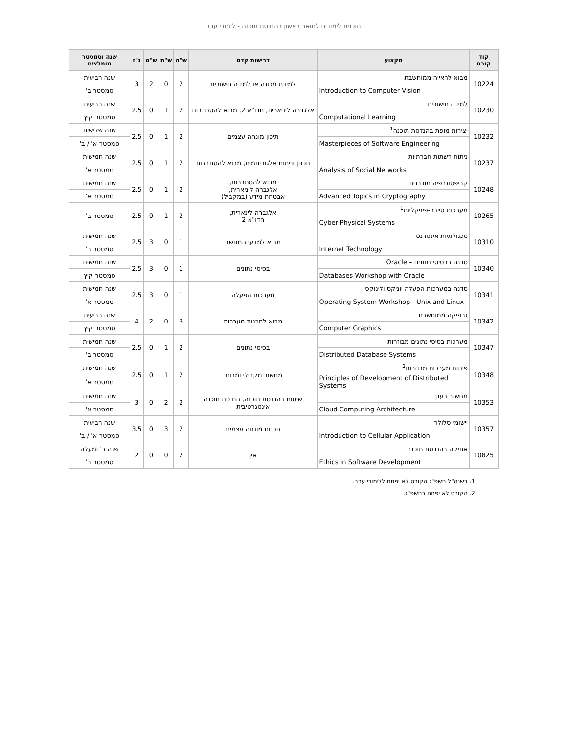תוכנית לימודים לתואר ראשון בהנדסת תוכנה - לימודי ערב
| קוד קורס | מקצוע | דרישות קדם | ש"ה | ש"ת | ש"מ | נ"ז | שנה וסמסטר מומלצים |
| --- | --- | --- | --- | --- | --- | --- | --- |
| 10224 | מבוא לראייה ממוחשבת | למידת מכונה או למידה חישובית | 2 | 0 | 2 | 3 | שנה רביעית |
| | Introduction to Computer Vision | | | | | | סמסטר ב' |
| 10230 | למידה חישובית | אלגברה ליניארית, חדו"א 2, מבוא להסתברות | 2 | 1 | 0 | 2.5 | שנה רביעית |
| | Computational Learning | | | | | | סמסטר קיץ |
| 10232 | יצירות מופת בהנדסת תוכנה<sup>1</sup> | תיכון מונחה עצמים | 2 | 1 | 0 | 2.5 | שנה שלישית |
| | Masterpieces of Software Engineering | | | | | | סמסטר א' / ב' |
| 10237 | ניתוח רשתות חברתיות | תכנון וניתוח אלגוריתמים, מבוא להסתברות | 2 | 1 | 0 | 2.5 | שנה חמישית |
| | Analysis of Social Networks | | | | | | סמסטר א' |
| 10248 | קריפטוגרפיה מודרנית | מבוא להסתברות, אלגברה ליניארית, אבטחת מידע (במקביל) | 2 | 1 | 0 | 2.5 | שנה חמישית |
| | Advanced Topics in Cryptography | | | | | | סמסטר א' |
| 10265 | מערכות סייבר-פיזיקליות<sup>1</sup> | אלגברה לינארית, חדו"א 2 | 2 | 1 | 0 | 2.5 | סמסטר ב' |
| | Cyber-Physical Systems | | | | | | |
| 10310 | טכנולוגיות אינטרנט | מבוא למדעי המחשב | 1 | 0 | 3 | 2.5 | שנה חמישית |
| | Internet Technology | | | | | | סמסטר ב' |
| 10340 | סדנה בבסיסי נתונים – Oracle | בסיסי נתונים | 1 | 0 | 3 | 2.5 | שנה חמישית |
| | Databases Workshop with Oracle | | | | | | סמסטר קיץ |
| 10341 | סדנה במערכות הפעלה יוניקס ולינוקס | מערכות הפעלה | 1 | 0 | 3 | 2.5 | שנה חמישית |
| | Operating System Workshop - Unix and Linux | | | | | | סמסטר א' |
| 10342 | גרפיקה ממוחשבת | מבוא לתכנות מערכות | 3 | 0 | 2 | 4 | שנה רביעית |
| | Computer Graphics | | | | | | סמסטר קיץ |
| 10347 | מערכות בסיסי נתונים מבוזרות | בסיסי נתונים | 2 | 1 | 0 | 2.5 | שנה חמישית |
| | Distributed Database Systems | | | | | | סמסטר ב' |
| 10348 | פיתוח מערכות מבוזרות<sup>2</sup> | מחשוב מקבילי ומבוזר | 2 | 1 | 0 | 2.5 | שנה חמישית |
| | Principles of Development of Distributed Systems | | | | | | סמסטר א' |
| 10353 | מחשוב בענן | שיטות בהנדסת תוכנה, הנדסת תוכנה אינטגרטיבית | 2 | 2 | 0 | 3 | שנה חמישית |
| | Cloud Computing Architecture | | | | | | סמסטר א' |
| 10357 | יישומי סלולר | תכנות מונחה עצמים | 2 | 3 | 0 | 3.5 | שנה רביעית |
| | Introduction to Cellular Application | | | | | | סמסטר א' / ב' |
| 10825 | אתיקה בהנדסת תוכנה | אין | 2 | 0 | 0 | 2 | שנה ב' ומעלה |
| | Ethics in Software Development | | | | | | סמסטר ב' |
1. בשנה"ל תשפ"ג הקורס לא יפתח ללימודי ערב.
2. הקורס לא יפתח בתשפ"ג.